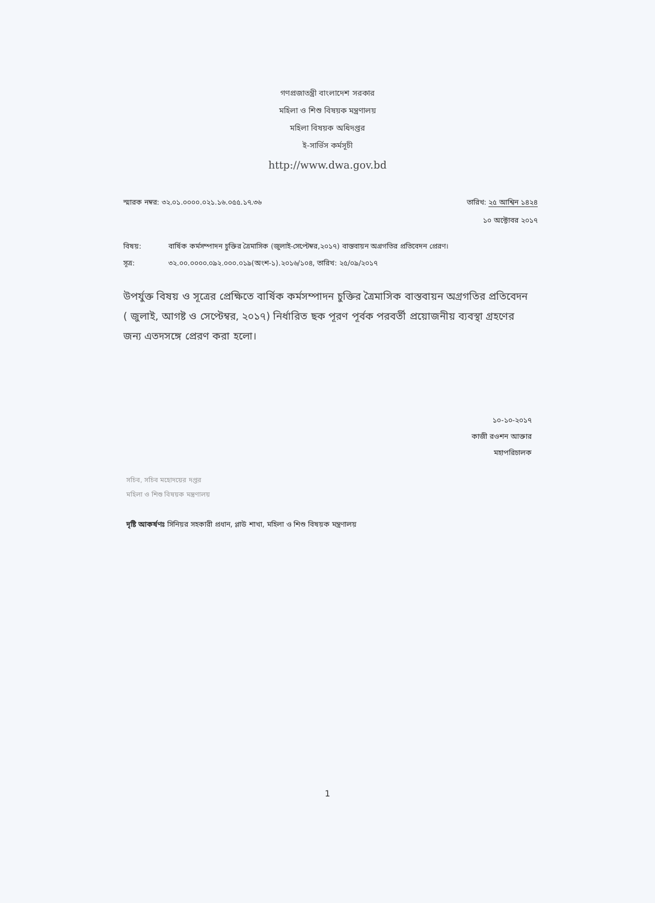গণপ্রজাতন্ত্রী বাংলাদেশ সরকার
মহিলা ও শিশু বিষয়ক মন্ত্রণালয়
মহিলা বিষয়ক অধিদপ্তর
ই-সার্ভিস কর্মসূচী
http://www.dwa.gov.bd
স্মারক নম্বর: ৩২.০১.০০০০.০২১.১৬.০৫৫.১৭.৩৬
তারিখ: ২৫ আশ্বিন ১৪২৪
১০ অক্টোবর ২০১৭
বিষয়:
বার্ষিক কর্মসম্পাদন চুক্তির ত্রৈমাসিক (জুলাই-সেপ্টেম্বর,২০১৭) বাস্তবায়ন অগ্রগতির প্রতিবেদন প্রেরণ।
সূত্র:
৩২.০০.০০০০.০৯২.০০০.০১৯(অংশ-১).২০১৬/১০৪, তারিখ: ২৫/০৯/২০১৭
উপর্যুক্ত বিষয় ও সূত্রের প্রেক্ষিতে বার্ষিক কর্মসম্পাদন চুক্তির ত্রৈমাসিক বাস্তবায়ন অগ্রগতির প্রতিবেদন ( জুলাই, আগষ্ট ও সেপ্টেম্বর, ২০১৭) নির্ধারিত ছক পূরণ পূর্বক পরবর্তী প্রয়োজনীয় ব্যবস্থা গ্রহণের জন্য এতদসঙ্গে প্রেরণ করা হলো।
১০-১০-২০১৭
কাজী রওশন আক্তার
মহাপরিচালক
সচিব, সচিব মহোদয়ের দপ্তর
মহিলা ও শিশু বিষয়ক মন্ত্রণালয়
দৃষ্টি আকর্ষণঃ সিনিয়র সহকারী প্রধান, প্লাউ শাখা, মহিলা ও শিশু বিষয়ক মন্ত্রণালয়
1